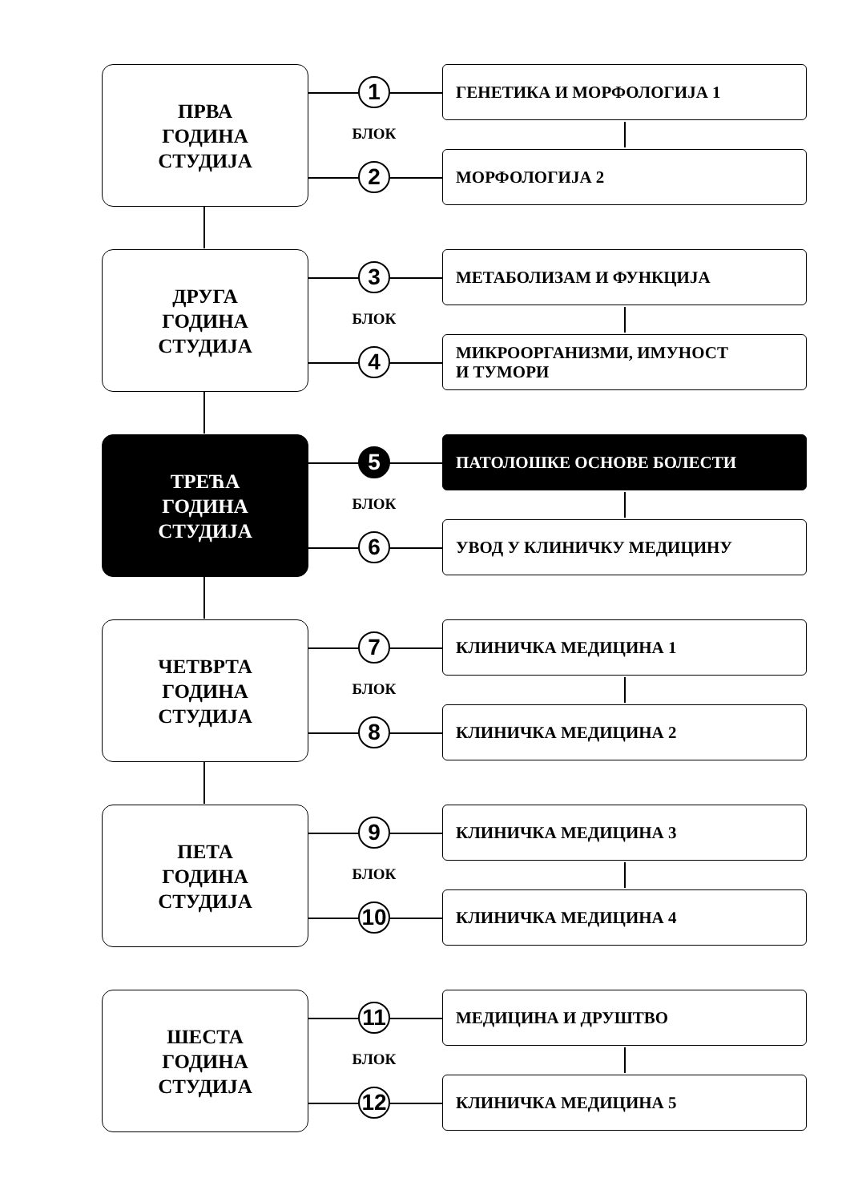ПРВА
ГОДИНА
СТУДИЈА
1
БЛОК
2
ГЕНЕТИКА И МОРФОЛОГИЈА 1
МОРФОЛОГИЈА 2
ДРУГА
ГОДИНА
СТУДИЈА
3
БЛОК
4
МЕТАБОЛИЗАМ И ФУНКЦИЈА
МИКРООРГАНИЗМИ, ИМУНОСТ
И ТУМОРИ
ТРЕЋА
ГОДИНА
СТУДИЈА
5
БЛОК
6
ПАТОЛОШКЕ ОСНОВЕ БОЛЕСТИ
УВОД У КЛИНИЧКУ МЕДИЦИНУ
ЧЕТВРТА
ГОДИНА
СТУДИЈА
7
БЛОК
8
КЛИНИЧКА МЕДИЦИНА 1
КЛИНИЧКА МЕДИЦИНА 2
ПЕТА
ГОДИНА
СТУДИЈА
9
БЛОК
10
КЛИНИЧКА МЕДИЦИНА 3
КЛИНИЧКА МЕДИЦИНА 4
ШЕСТА
ГОДИНА
СТУДИЈА
11
БЛОК
12
МЕДИЦИНА И ДРУШТВО
КЛИНИЧКА МЕДИЦИНА 5